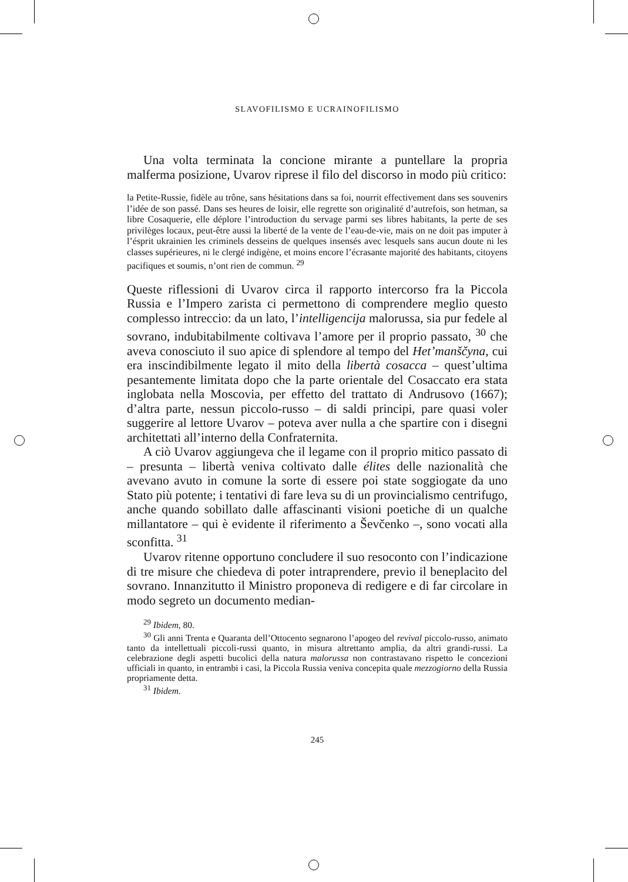SLAVOFILISMO E UCRAINOFILISMO
Una volta terminata la concione mirante a puntellare la propria malferma posizione, Uvarov riprese il filo del discorso in modo più critico:
la Petite-Russie, fidèle au trône, sans hésitations dans sa foi, nourrit effectivement dans ses souvenirs l’idée de son passé. Dans ses heures de loisir, elle regrette son originalité d’autrefois, son hetman, sa libre Cosaquerie, elle déplore l’introduction du servage parmi ses libres habitants, la perte de ses privilèges locaux, peut-être aussi la liberté de la vente de l’eau-de-vie, mais on ne doit pas imputer à l’ésprit ukrainien les criminels desseins de quelques insensés avec lesquels sans aucun doute ni les classes supérieures, ni le clergé indigène, et moins encore l’écrasante majorité des habitants, citoyens pacifiques et soumis, n’ont rien de commun. <sup>29</sup>
Queste riflessioni di Uvarov circa il rapporto intercorso fra la Piccola Russia e l’Impero zarista ci permettono di comprendere meglio questo complesso intreccio: da un lato, l’intelligencija malorussa, sia pur fedele al sovrano, indubitabilmente coltivava l’amore per il proprio passato, <sup>30</sup> che aveva conosciuto il suo apice di splendore al tempo del Het’manščyna, cui era inscindibilmente legato il mito della libertà cosacca – quest’ultima pesantemente limitata dopo che la parte orientale del Cosaccato era stata inglobata nella Moscovia, per effetto del trattato di Andrusovo (1667); d’altra parte, nessun piccolo-russo – di saldi principi, pare quasi voler suggerire al lettore Uvarov – poteva aver nulla a che spartire con i disegni architettati all’interno della Confraternita.
A ciò Uvarov aggiungeva che il legame con il proprio mitico passato di – presunta – libertà veniva coltivato dalle élites delle nazionalità che avevano avuto in comune la sorte di essere poi state soggiogate da uno Stato più potente; i tentativi di fare leva su di un provincialismo centrifugo, anche quando sobillato dalle affascinanti visioni poetiche di un qualche millantatore – qui è evidente il riferimento a Ševčenko –, sono vocati alla sconfitta. <sup>31</sup>
Uvarov ritenne opportuno concludere il suo resoconto con l’indicazione di tre misure che chiedeva di poter intraprendere, previo il beneplacito del sovrano. Innanzitutto il Ministro proponeva di redigere e di far circolare in modo segreto un documento median-
<sup>29</sup> Ibidem, 80.
<sup>30</sup> Gli anni Trenta e Quaranta dell’Ottocento segnarono l’apogeo del revival piccolo-russo, animato tanto da intellettuali piccoli-russi quanto, in misura altrettanto amplia, da altri grandi-russi. La celebrazione degli aspetti bucolici della natura malorussa non contrastavano rispetto le concezioni ufficiali in quanto, in entrambi i casi, la Piccola Russia veniva concepita quale mezzogiorno della Russia propriamente detta.
<sup>31</sup> Ibidem.
245